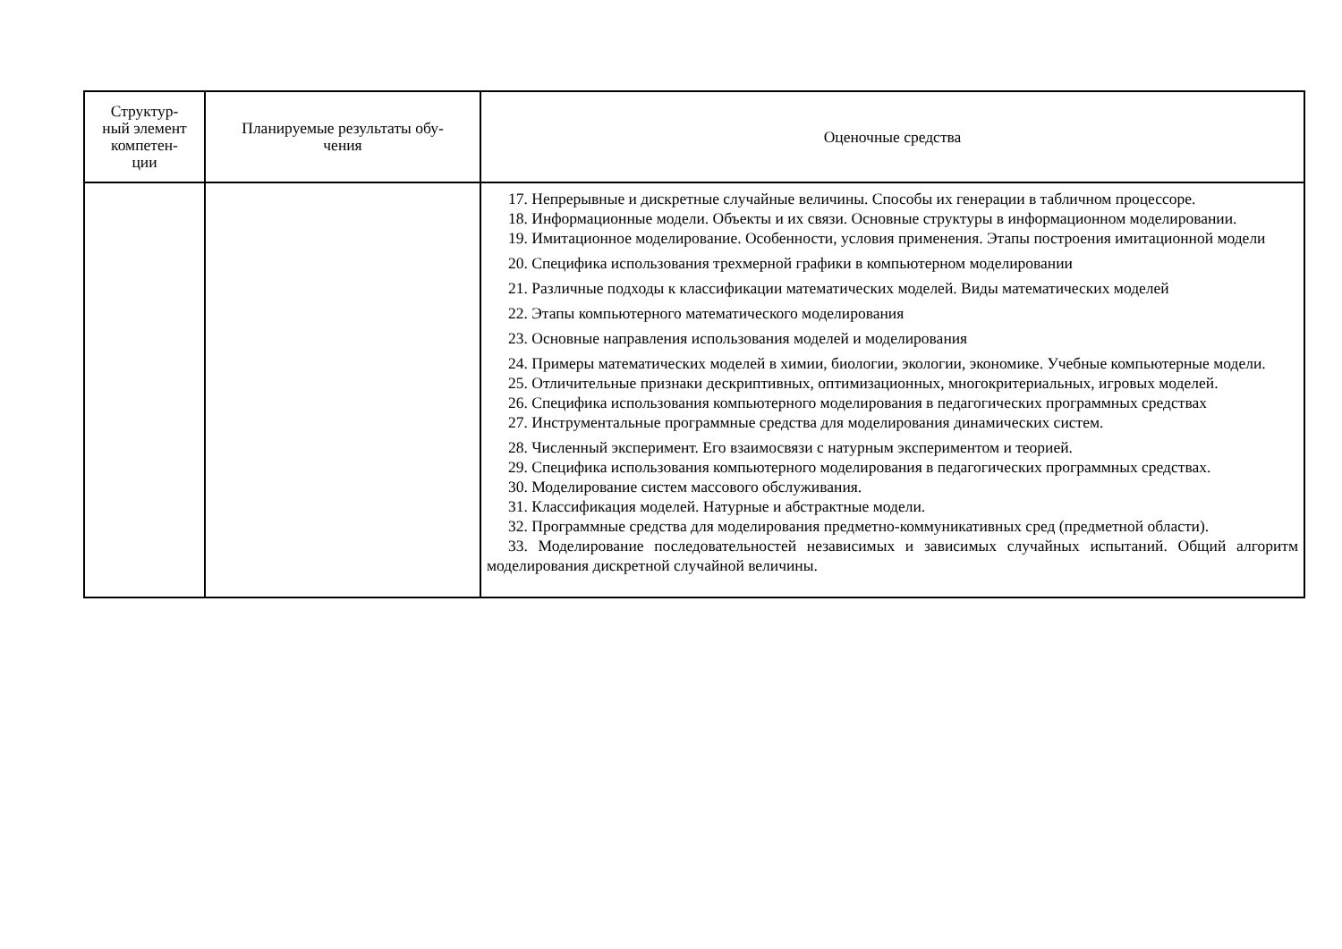| Структур- ный элемент компетен- ции | Планируемые результаты обу- чения | Оценочные средства |
| --- | --- | --- |
| | | 17. Непрерывные и дискретные случайные величины. Способы их генерации в табличном процессоре. 18. Информационные модели. Объекты и их связи. Основные структуры в информационном моделировании. 19. Имитационное моделирование. Особенности, условия применения. Этапы построения имитационной модели 20. Специфика использования трехмерной графики в компьютерном моделировании 21. Различные подходы к классификации математических моделей. Виды математических моделей 22. Этапы компьютерного математического моделирования 23. Основные направления использования моделей и моделирования 24. Примеры математических моделей в химии, биологии, экологии, экономике. Учебные компьютерные модели. 25. Отличительные признаки дескриптивных, оптимизационных, многокритериальных, игровых моделей. 26. Специфика использования компьютерного моделирования в педагогических программных средствах 27. Инструментальные программные средства для моделирования динамических систем. 28. Численный эксперимент. Его взаимосвязи с натурным экспериментом и теорией. 29. Специфика использования компьютерного моделирования в педагогических программных средствах. 30. Моделирование систем массового обслуживания. 31. Классификация моделей. Натурные и абстрактные модели. 32. Программные средства для моделирования предметно-коммуникативных сред (предметной области). 33. Моделирование последовательностей независимых и зависимых случайных испытаний. Общий алгоритм моделирования дискретной случайной величины. |